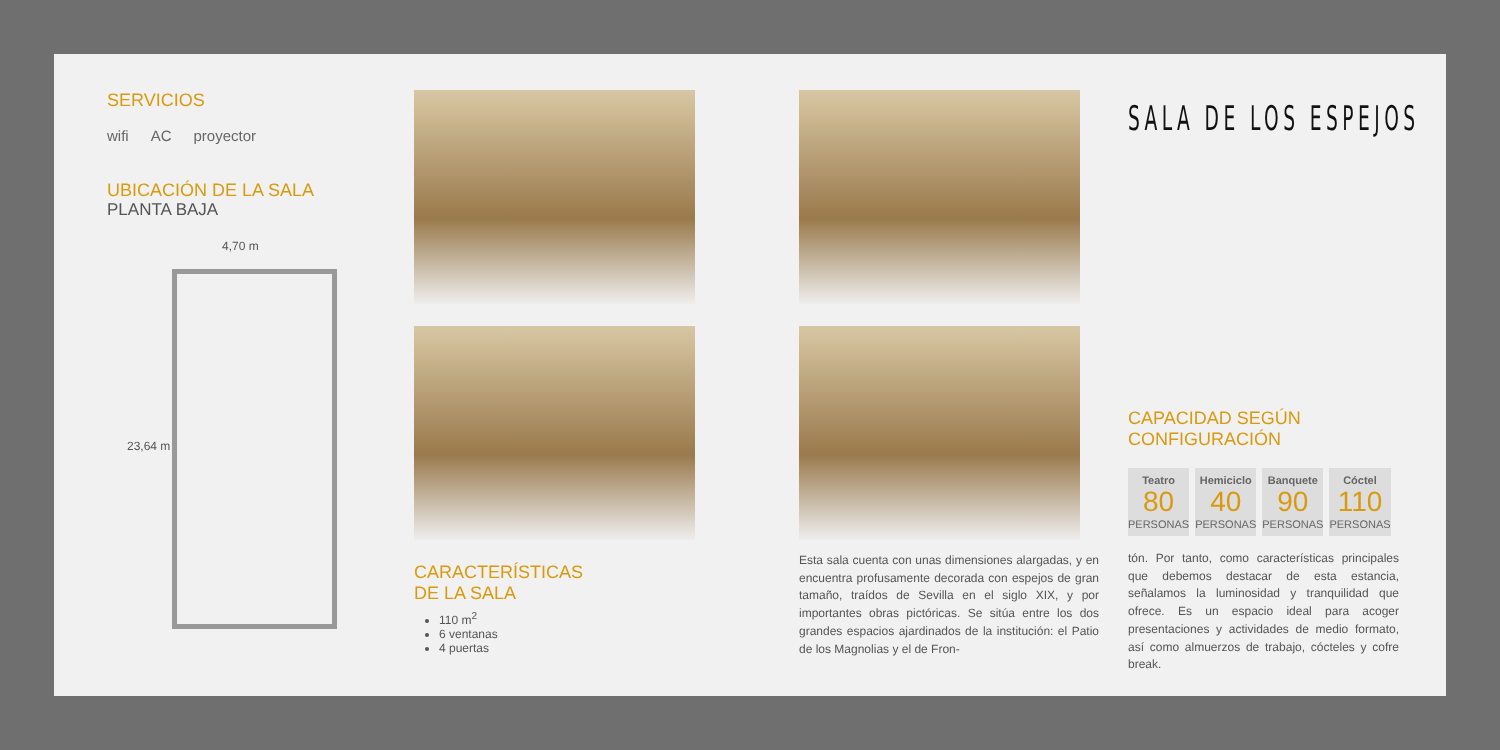SERVICIOS
wifi AC proyector
UBICACIÓN DE LA SALA
PLANTA BAJA
4,70 m
23,64 m
CARACTERÍSTICAS
DE LA SALA
110 m<sup>2</sup>
6 ventanas
4 puertas
Esta sala cuenta con unas dimensiones alargadas, y en encuentra profusamente decorada con espejos de gran tamaño, traídos de Sevilla en el siglo XIX, y por importantes obras pictóricas. Se sitúa entre los dos grandes espacios ajardinados de la institución: el Patio de los Magnolias y el de Fron-
SALA DE LOS ESPEJOS
CAPACIDAD SEGÚN CONFIGURACIÓN
| Teatro 80 PERSONAS | Hemiciclo 40 PERSONAS | Banquete 90 PERSONAS | Cóctel 110 PERSONAS |
tón. Por tanto, como características principales que debemos destacar de esta estancia, señalamos la luminosidad y tranquilidad que ofrece. Es un espacio ideal para acoger presentaciones y actividades de medio formato, así como almuerzos de trabajo, cócteles y cofre break.